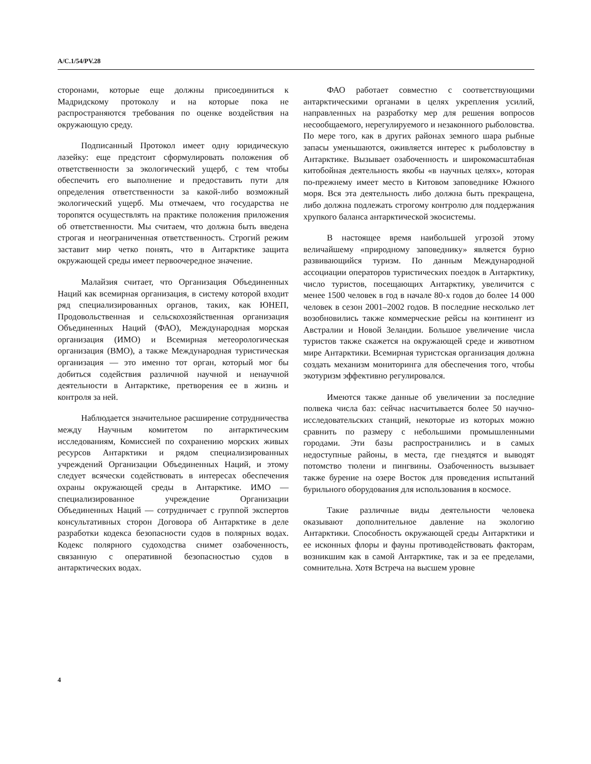A/C.1/54/PV.28
сторонами, которые еще должны присоединиться к Мадридскому протоколу и на которые пока не распространяются требования по оценке воздействия на окружающую среду.
Подписанный Протокол имеет одну юридическую лазейку: еще предстоит сформулировать положения об ответственности за экологический ущерб, с тем чтобы обеспечить его выполнение и предоставить пути для определения ответственности за какой-либо возможный экологический ущерб. Мы отмечаем, что государства не торопятся осуществлять на практике положения приложения об ответственности. Мы считаем, что должна быть введена строгая и неограниченная ответственность. Строгий режим заставит мир четко понять, что в Антарктике защита окружающей среды имеет первоочередное значение.
Малайзия считает, что Организация Объединенных Наций как всемирная организация, в систему которой входит ряд специализированных органов, таких, как ЮНЕП, Продовольственная и сельскохозяйственная организация Объединенных Наций (ФАО), Международная морская организация (ИМО) и Всемирная метеорологическая организация (ВМО), а также Международная туристическая организация — это именно тот орган, который мог бы добиться содействия различной научной и ненаучной деятельности в Антарктике, претворения ее в жизнь и контроля за ней.
Наблюдается значительное расширение сотрудничества между Научным комитетом по антарктическим исследованиям, Комиссией по сохранению морских живых ресурсов Антарктики и рядом специализированных учреждений Организации Объединенных Наций, и этому следует всячески содействовать в интересах обеспечения охраны окружающей среды в Антарктике. ИМО — специализированное учреждение Организации Объединенных Наций — сотрудничает с группой экспертов консультативных сторон Договора об Антарктике в деле разработки кодекса безопасности судов в полярных водах. Кодекс полярного судоходства снимет озабоченность, связанную с оперативной безопасностью судов в антарктических водах.
ФАО работает совместно с соответствующими антарктическими органами в целях укрепления усилий, направленных на разработку мер для решения вопросов несообщаемого, нерегулируемого и незаконного рыболовства. По мере того, как в других районах земного шара рыбные запасы уменьшаются, оживляется интерес к рыболовству в Антарктике. Вызывает озабоченность и широкомасштабная китобойная деятельность якобы «в научных целях», которая по-прежнему имеет место в Китовом заповеднике Южного моря. Вся эта деятельность либо должна быть прекращена, либо должна подлежать строгому контролю для поддержания хрупкого баланса антарктической экосистемы.
В настоящее время наибольшей угрозой этому величайшему «природному заповеднику» является бурно развивающийся туризм. По данным Международной ассоциации операторов туристических поездок в Антарктику, число туристов, посещающих Антарктику, увеличится с менее 1500 человек в год в начале 80-х годов до более 14 000 человек в сезон 2001–2002 годов. В последние несколько лет возобновились также коммерческие рейсы на континент из Австралии и Новой Зеландии. Большое увеличение числа туристов также скажется на окружающей среде и животном мире Антарктики. Всемирная туристская организация должна создать механизм мониторинга для обеспечения того, чтобы экотуризм эффективно регулировался.
Имеются также данные об увеличении за последние полвека числа баз: сейчас насчитывается более 50 научно-исследовательских станций, некоторые из которых можно сравнить по размеру с небольшими промышленными городами. Эти базы распространились и в самых недоступные районы, в места, где гнездятся и выводят потомство тюлени и пингвины. Озабоченность вызывает также бурение на озере Восток для проведения испытаний бурильного оборудования для использования в космосе.
Такие различные виды деятельности человека оказывают дополнительное давление на экологию Антарктики. Способность окружающей среды Антарктики и ее исконных флоры и фауны противодействовать факторам, возникшим как в самой Антарктике, так и за ее пределами, сомнительна. Хотя Встреча на высшем уровне
4